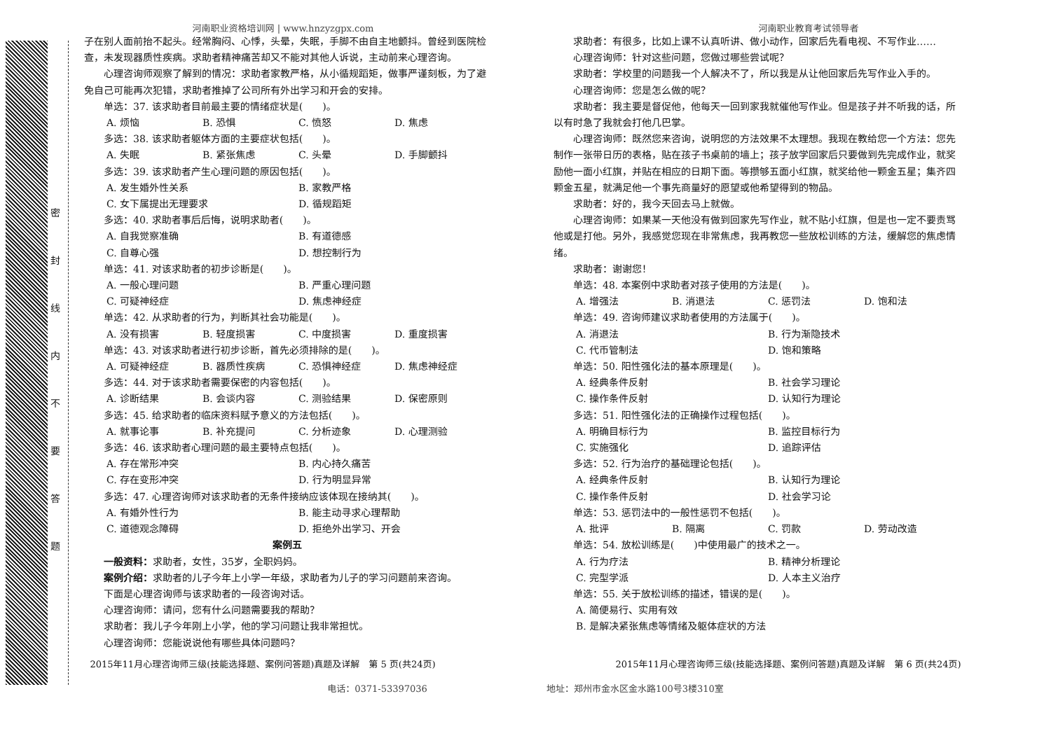河南职业资格培训网 | www.hnzyzgpx.com 河南职业教育考试领导者
密
封
线
内
不
要
答
题
子在别人面前抬不起头。经常胸闷、心悸，头晕，失眠，手脚不由自主地颤抖。曾经到医院检查，未发现器质性疾病。求助者精神痛苦却又不能对其他人诉说，主动前来心理咨询。
心理咨询师观察了解到的情况：求助者家教严格，从小循规蹈矩，做事严谨刻板，为了避免自己可能再次犯错，求助者推掉了公司所有外出学习和开会的安排。
单选：37. 该求助者目前最主要的情绪症状是(　　)。
A. 烦恼 B. 恐惧 C. 愤怒 D. 焦虑
多选：38. 该求助者躯体方面的主要症状包括(　　)。
A. 失眠 B. 紧张焦虑 C. 头晕 D. 手脚颤抖
多选：39. 该求助者产生心理问题的原因包括(　　)。
A. 发生婚外性关系 B. 家教严格
C. 女下属提出无理要求 D. 循规蹈矩
多选：40. 求助者事后后悔，说明求助者(　　)。
A. 自我觉察准确 B. 有道德感
C. 自尊心强 D. 想控制行为
单选：41. 对该求助者的初步诊断是(　　)。
A. 一般心理问题 B. 严重心理问题
C. 可疑神经症 D. 焦虑神经症
单选：42. 从求助者的行为，判断其社会功能是(　　)。
A. 没有损害 B. 轻度损害 C. 中度损害 D. 重度损害
单选：43. 对该求助者进行初步诊断，首先必须排除的是(　　)。
A. 可疑神经症 B. 器质性疾病 C. 恐惧神经症 D. 焦虑神经症
多选：44. 对于该求助者需要保密的内容包括(　　)。
A. 诊断结果 B. 会谈内容 C. 测验结果 D. 保密原则
多选：45. 给求助者的临床资料赋予意义的方法包括(　　)。
A. 就事论事 B. 补充提问 C. 分析迹象 D. 心理测验
多选：46. 该求助者心理问题的最主要特点包括(　　)。
A. 存在常形冲突 B. 内心持久痛苦
C. 存在变形冲突 D. 行为明显异常
多选：47. 心理咨询师对该求助者的无条件接纳应该体现在接纳其(　　)。
A. 有婚外性行为 B. 能主动寻求心理帮助
C. 道德观念障碍 D. 拒绝外出学习、开会
案例五
一般资料：求助者，女性，35岁，全职妈妈。
案例介绍：求助者的儿子今年上小学一年级，求助者为儿子的学习问题前来咨询。
下面是心理咨询师与该求助者的一段咨询对话。
心理咨询师：请问，您有什么问题需要我的帮助？
求助者：我儿子今年刚上小学，他的学习问题让我非常担忧。
心理咨询师：您能说说他有哪些具体问题吗？
求助者：有很多，比如上课不认真听讲、做小动作，回家后先看电视、不写作业……
心理咨询师：针对这些问题，您做过哪些尝试呢？
求助者：学校里的问题我一个人解决不了，所以我是从让他回家后先写作业入手的。
心理咨询师：您是怎么做的呢？
求助者：我主要是督促他，他每天一回到家我就催他写作业。但是孩子并不听我的话，所以有时急了我就会打他几巴掌。
心理咨询师：既然您来咨询，说明您的方法效果不太理想。我现在教给您一个方法：您先制作一张带日历的表格，贴在孩子书桌前的墙上；孩子放学回家后只要做到先完成作业，就奖励他一面小红旗，并贴在相应的日期下面。等攒够五面小红旗，就奖给他一颗金五星；集齐四颗金五星，就满足他一个事先商量好的愿望或他希望得到的物品。
求助者：好的，我今天回去马上就做。
心理咨询师：如果某一天他没有做到回家先写作业，就不贴小红旗，但是也一定不要责骂他或是打他。另外，我感觉您现在非常焦虑，我再教您一些放松训练的方法，缓解您的焦虑情绪。
求助者：谢谢您！
单选：48. 本案例中求助者对孩子使用的方法是(　　)。
A. 增强法 B. 消退法 C. 惩罚法 D. 饱和法
单选：49. 咨询师建议求助者使用的方法属于(　　)。
A. 消退法 B. 行为渐隐技术
C. 代币管制法 D. 饱和策略
单选：50. 阳性强化法的基本原理是(　　)。
A. 经典条件反射 B. 社会学习理论
C. 操作条件反射 D. 认知行为理论
多选：51. 阳性强化法的正确操作过程包括(　　)。
A. 明确目标行为 B. 监控目标行为
C. 实施强化 D. 追踪评估
多选：52. 行为治疗的基础理论包括(　　)。
A. 经典条件反射 B. 认知行为理论
C. 操作条件反射 D. 社会学习论
单选：53. 惩罚法中的一般性惩罚不包括(　　)。
A. 批评 B. 隔离 C. 罚款 D. 劳动改造
单选：54. 放松训练是(　　)中使用最广的技术之一。
A. 行为疗法 B. 精神分析理论
C. 完型学派 D. 人本主义治疗
单选：55. 关于放松训练的描述，错误的是(　　)。
A. 简便易行、实用有效
B. 是解决紧张焦虑等情绪及躯体症状的方法
2015年11月心理咨询师三级(技能选择题、案例问答题)真题及详解　第 5 页(共24页) 2015年11月心理咨询师三级(技能选择题、案例问答题)真题及详解　第 6 页(共24页)
电话：0371-53397036 地址：郑州市金水区金水路100号3楼310室